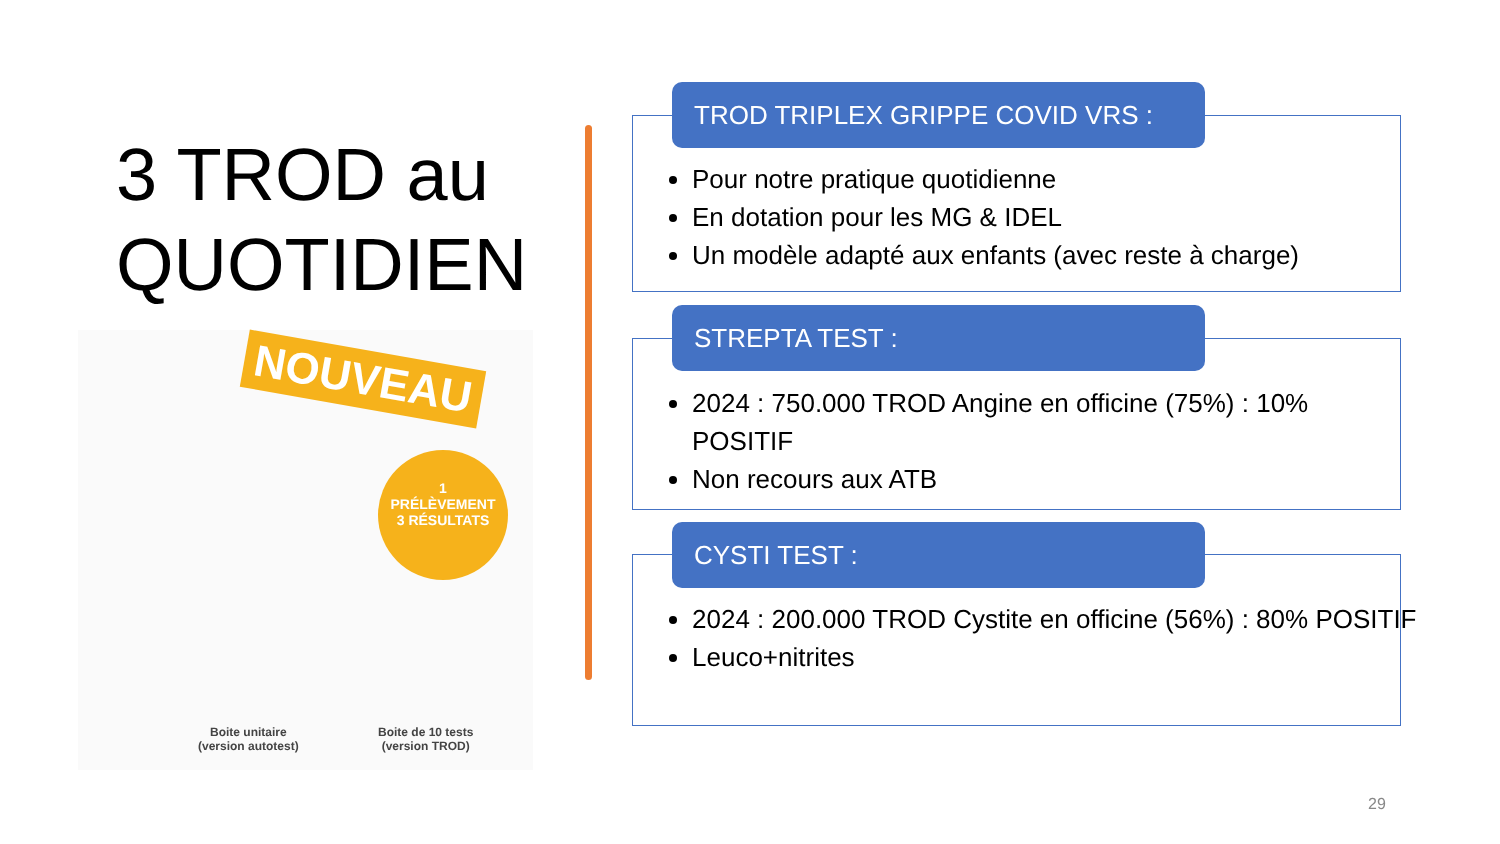3 TROD au
QUOTIDIEN
NOUVEAU
1
PRÉLÈVEMENT
3 RÉSULTATS
Boite unitaire
(version autotest)
Boite de 10 tests
(version TROD)
TROD TRIPLEX GRIPPE COVID VRS :
Pour notre pratique quotidienne
En dotation pour les MG & IDEL
Un modèle adapté aux enfants (avec reste à charge)
STREPTA TEST :
2024 : 750.000 TROD Angine en officine (75%) : 10% POSITIF
Non recours aux ATB
CYSTI TEST :
2024 : 200.000 TROD Cystite en officine (56%) : 80% POSITIF
Leuco+nitrites
29